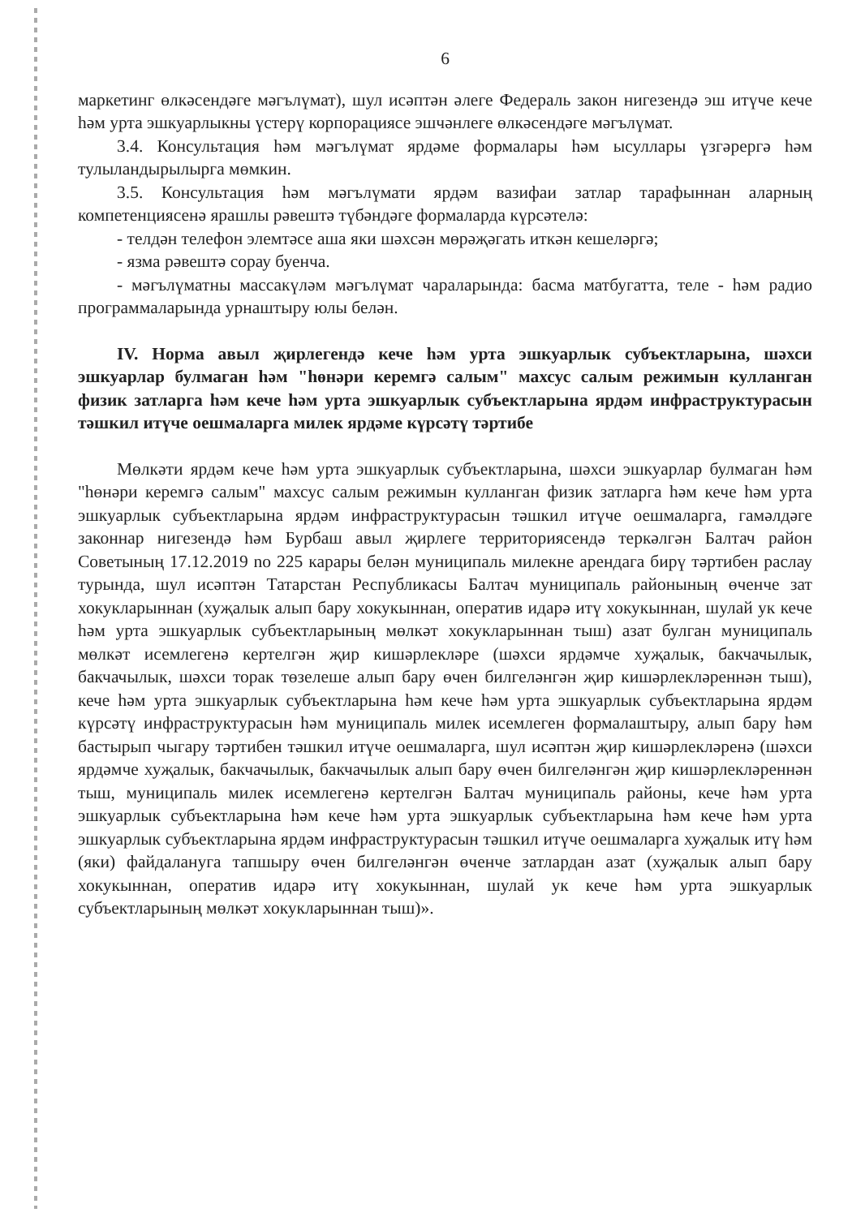6
маркетинг өлкәсендәге мәгълүмат), шул исәптән әлеге Федераль закон нигезендә эш итүче кече һәм урта эшкуарлыкны үстерү корпорациясе эшчәнлеге өлкәсендәге мәгълүмат.
3.4. Консультация һәм мәгълүмат ярдәме формалары һәм ысуллары үзгәрергә һәм тулыландырылырга мөмкин.
3.5. Консультация һәм мәгълүмати ярдәм вазифаи затлар тарафыннан аларның компетенциясенә ярашлы рәвештә түбәндәге формаларда күрсәтелә:
- телдән телефон элемтәсе аша яки шәхсән мөрәҗәгать иткән кешеләргә;
- язма рәвештә сорау буенча.
- мәгълүматны массакүләм мәгълүмат чараларында: басма матбугатта, теле - һәм радио программаларында урнаштыру юлы белән.
IV. Норма авыл җирлегендә кече һәм урта эшкуарлык субъектларына, шәхси эшкуарлар булмаган һәм "һөнәри керемгә салым" махсус салым режимын кулланган физик затларга һәм кече һәм урта эшкуарлык субъектларына ярдәм инфраструктурасын тәшкил итүче оешмаларга милек ярдәме күрсәтү тәртибе
Мөлкәти ярдәм кече һәм урта эшкуарлык субъектларына, шәхси эшкуарлар булмаган һәм "һөнәри керемгә салым" махсус салым режимын кулланган физик затларга һәм кече һәм урта эшкуарлык субъектларына ярдәм инфраструктурасын тәшкил итүче оешмаларга, гамәлдәге законнар нигезендә һәм Бурбаш авыл җирлеге территориясендә теркәлгән Балтач район Советының 17.12.2019 no 225 карары белән муниципаль милекне арендага бирү тәртибен раслау турында, шул исәптән Татарстан Республикасы Балтач муниципаль районының өченче зат хокукларыннан (хуҗалык алып бару хокукыннан, оператив идарә итү хокукыннан, шулай ук кече һәм урта эшкуарлык субъектларының мөлкәт хокукларыннан тыш) азат булган муниципаль мөлкәт исемлегенә кертелгән җир кишәрлекләре (шәхси ярдәмче хуҗалык, бакчачылык, бакчачылык, шәхси торак төзелеше алып бару өчен билгеләнгән җир кишәрлекләреннән тыш), кече һәм урта эшкуарлык субъектларына һәм кече һәм урта эшкуарлык субъектларына ярдәм күрсәтү инфраструктурасын һәм муниципаль милек исемлеген формалаштыру, алып бару һәм бастырып чыгару тәртибен тәшкил итүче оешмаларга, шул исәптән җир кишәрлекләренә (шәхси ярдәмче хуҗалык, бакчачылык, бакчачылык алып бару өчен билгеләнгән җир кишәрлекләреннән тыш, муниципаль милек исемлегенә кертелгән Балтач муниципаль районы, кече һәм урта эшкуарлык субъектларына һәм кече һәм урта эшкуарлык субъектларына һәм кече һәм урта эшкуарлык субъектларына ярдәм инфраструктурасын тәшкил итүче оешмаларга хуҗалык итү һәм (яки) файдалануга тапшыру өчен билгеләнгән өченче затлардан азат (хуҗалык алып бару хокукыннан, оператив идарә итү хокукыннан, шулай ук кече һәм урта эшкуарлык субъектларының мөлкәт хокукларыннан тыш)».